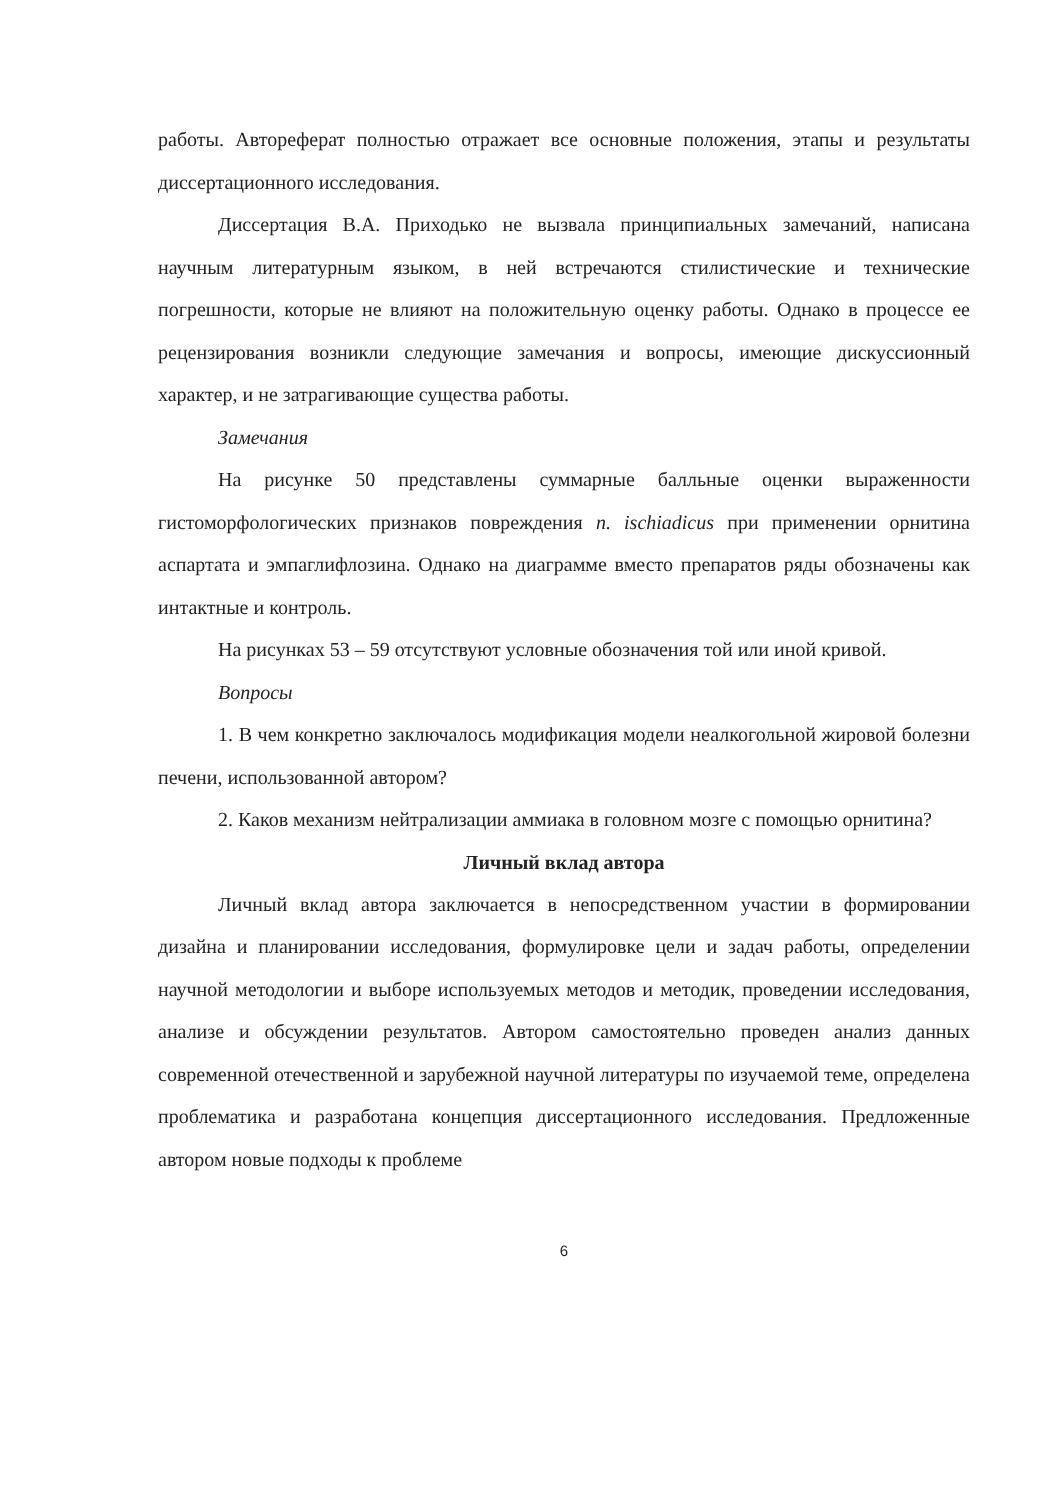работы. Автореферат полностью отражает все основные положения, этапы и результаты диссертационного исследования.
Диссертация В.А. Приходько не вызвала принципиальных замечаний, написана научным литературным языком, в ней встречаются стилистические и технические погрешности, которые не влияют на положительную оценку работы. Однако в процессе ее рецензирования возникли следующие замечания и вопросы, имеющие дискуссионный характер, и не затрагивающие существа работы.
Замечания
На рисунке 50 представлены суммарные балльные оценки выраженности гистоморфологических признаков повреждения n. ischiadicus при применении орнитина аспартата и эмпаглифлозина. Однако на диаграмме вместо препаратов ряды обозначены как интактные и контроль.
На рисунках 53 – 59 отсутствуют условные обозначения той или иной кривой.
Вопросы
1. В чем конкретно заключалось модификация модели неалкогольной жировой болезни печени, использованной автором?
2. Каков механизм нейтрализации аммиака в головном мозге с помощью орнитина?
Личный вклад автора
Личный вклад автора заключается в непосредственном участии в формировании дизайна и планировании исследования, формулировке цели и задач работы, определении научной методологии и выборе используемых методов и методик, проведении исследования, анализе и обсуждении результатов. Автором самостоятельно проведен анализ данных современной отечественной и зарубежной научной литературы по изучаемой теме, определена проблематика и разработана концепция диссертационного исследования. Предложенные автором новые подходы к проблеме
6